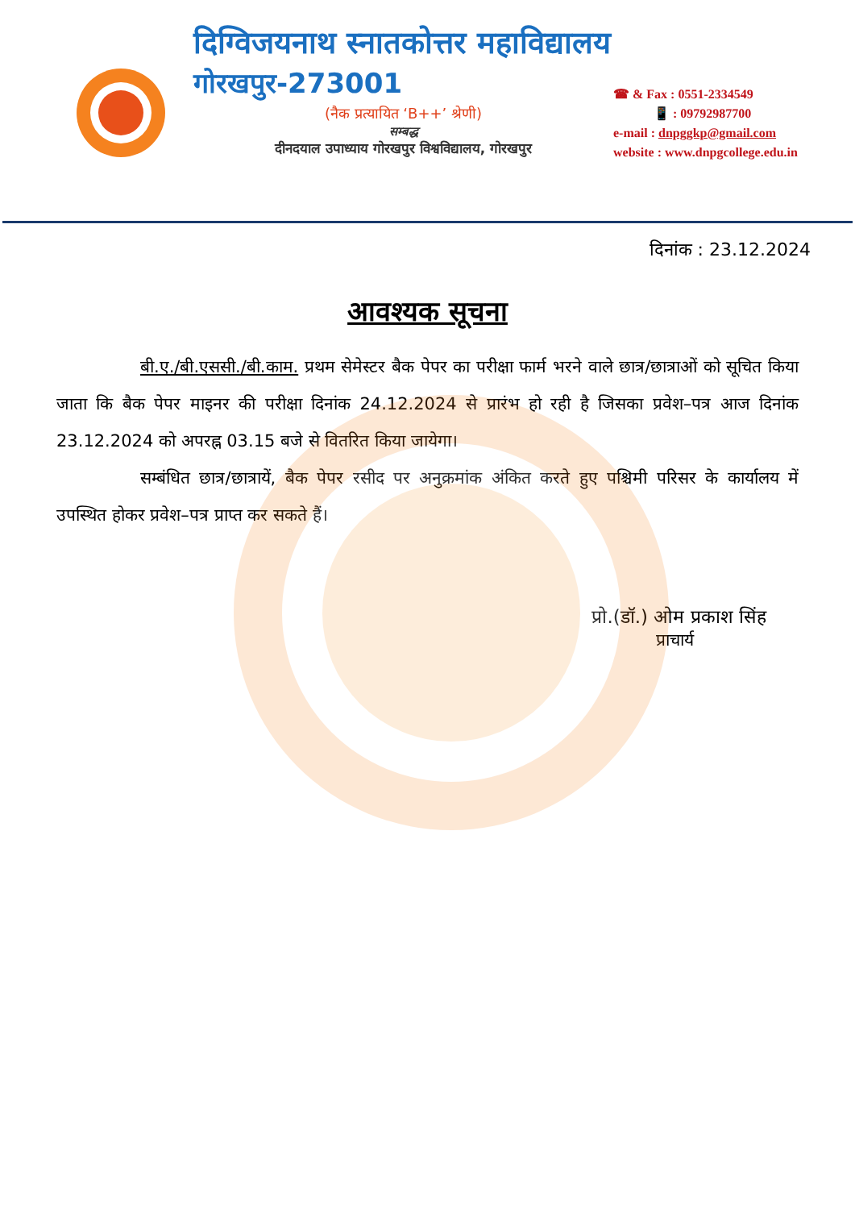दिग्विजयनाथ स्नातकोत्तर महाविद्यालय
गोरखपुर-273001
(नैक प्रत्यायित ‘B++’ श्रेणी)
सम्बद्ध
दीनदयाल उपाध्याय गोरखपुर विश्वविद्यालय, गोरखपुर
☎ & Fax : 0551-2334549
📱 : 09792987700
e-mail : dnpggkp@gmail.com
website : www.dnpgcollege.edu.in
दिनांक : 23.12.2024
आवश्यक सूचना
बी.ए./बी.एससी./बी.काम. प्रथम सेमेस्टर बैक पेपर का परीक्षा फार्म भरने वाले छात्र/छात्राओं को सूचित किया जाता कि बैक पेपर माइनर की परीक्षा दिनांक 24.12.2024 से प्रारंभ हो रही है जिसका प्रवेश–पत्र आज दिनांक 23.12.2024 को अपरह्न 03.15 बजे से वितरित किया जायेगा।
सम्बंधित छात्र/छात्रायें, बैक पेपर रसीद पर अनुक्रमांक अंकित करते हुए पश्चिमी परिसर के कार्यालय में उपस्थित होकर प्रवेश–पत्र प्राप्त कर सकते हैं।
प्रो.(डॉ.) ओम प्रकाश सिंह
प्राचार्य